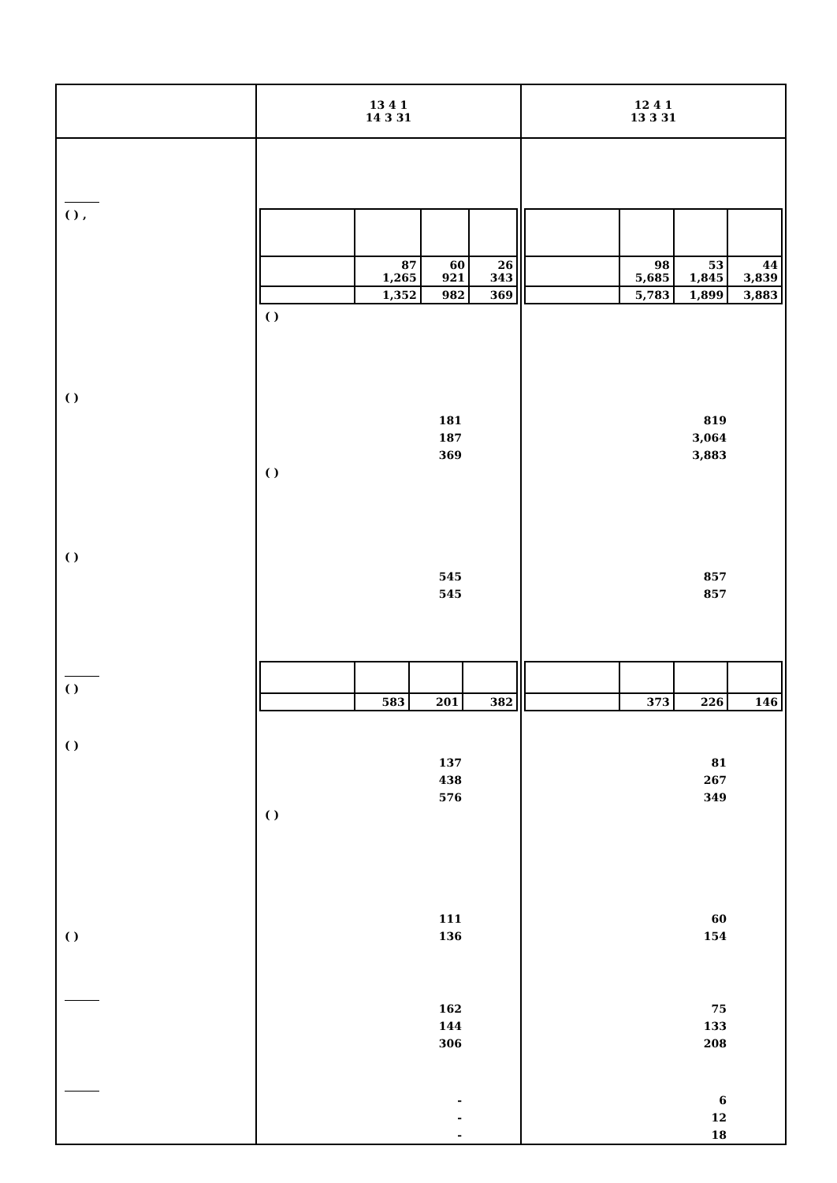| | 13 4 1 14 3 31 | 12 4 1 13 3 31 |
| ( ) , ( ) ( ) ( ) ( ) ( ) | / / 87 1,265 / 60 921 / 26 343 / / / 1,352 / 982 / 369 / ( ) 181 187 369 ( ) 545 545 / / 583 / 201 / 382 / 137 438 576 ( ) 111 136 162 144 306 - - - | / / 98 5,685 / 53 1,845 / 44 3,839 / / / 5,783 / 1,899 / 3,883 / 819 3,064 3,883 857 857 / / 373 / 226 / 146 / 81 267 349 60 154 75 133 208 6 12 18 |